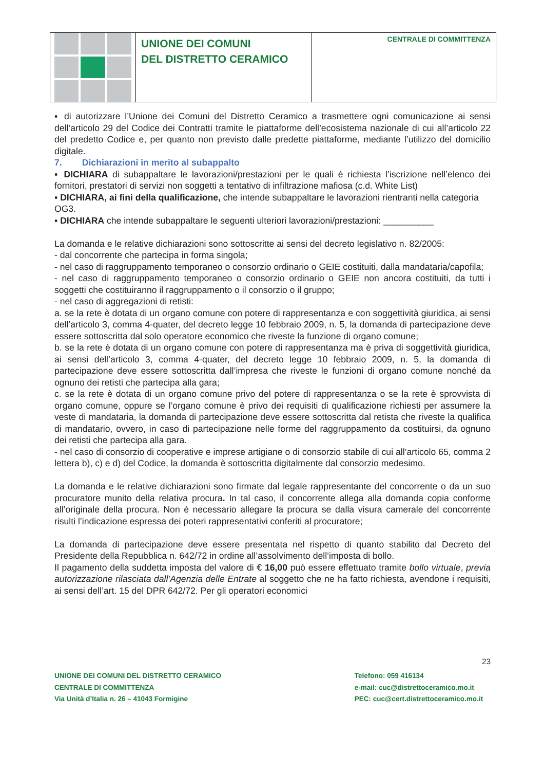UNIONE DEI COMUNI
DEL DISTRETTO CERAMICO
CENTRALE DI COMMITTENZA
▪ di autorizzare l’Unione dei Comuni del Distretto Ceramico a trasmettere ogni comunicazione ai sensi dell’articolo 29 del Codice dei Contratti tramite le piattaforme dell’ecosistema nazionale di cui all’articolo 22 del predetto Codice e, per quanto non previsto dalle predette piattaforme, mediante l’utilizzo del domicilio digitale.
7. Dichiarazioni in merito al subappalto
▪ DICHIARA di subappaltare le lavorazioni/prestazioni per le quali è richiesta l’iscrizione nell’elenco dei fornitori, prestatori di servizi non soggetti a tentativo di infiltrazione mafiosa (c.d. White List)
▪ DICHIARA, ai fini della qualificazione, che intende subappaltare le lavorazioni rientranti nella categoria OG3.
▪ DICHIARA che intende subappaltare le seguenti ulteriori lavorazioni/prestazioni: __________
La domanda e le relative dichiarazioni sono sottoscritte ai sensi del decreto legislativo n. 82/2005:
- dal concorrente che partecipa in forma singola;
- nel caso di raggruppamento temporaneo o consorzio ordinario o GEIE costituiti, dalla mandataria/capofila;
- nel caso di raggruppamento temporaneo o consorzio ordinario o GEIE non ancora costituiti, da tutti i soggetti che costituiranno il raggruppamento o il consorzio o il gruppo;
- nel caso di aggregazioni di retisti:
a. se la rete è dotata di un organo comune con potere di rappresentanza e con soggettività giuridica, ai sensi dell’articolo 3, comma 4-quater, del decreto legge 10 febbraio 2009, n. 5, la domanda di partecipazione deve essere sottoscritta dal solo operatore economico che riveste la funzione di organo comune;
b. se la rete è dotata di un organo comune con potere di rappresentanza ma è priva di soggettività giuridica, ai sensi dell’articolo 3, comma 4-quater, del decreto legge 10 febbraio 2009, n. 5, la domanda di partecipazione deve essere sottoscritta dall’impresa che riveste le funzioni di organo comune nonché da ognuno dei retisti che partecipa alla gara;
c. se la rete è dotata di un organo comune privo del potere di rappresentanza o se la rete è sprovvista di organo comune, oppure se l’organo comune è privo dei requisiti di qualificazione richiesti per assumere la veste di mandataria, la domanda di partecipazione deve essere sottoscritta dal retista che riveste la qualifica di mandatario, ovvero, in caso di partecipazione nelle forme del raggruppamento da costituirsi, da ognuno dei retisti che partecipa alla gara.
- nel caso di consorzio di cooperative e imprese artigiane o di consorzio stabile di cui all’articolo 65, comma 2 lettera b), c) e d) del Codice, la domanda è sottoscritta digitalmente dal consorzio medesimo.
La domanda e le relative dichiarazioni sono firmate dal legale rappresentante del concorrente o da un suo procuratore munito della relativa procura. In tal caso, il concorrente allega alla domanda copia conforme all’originale della procura. Non è necessario allegare la procura se dalla visura camerale del concorrente risulti l’indicazione espressa dei poteri rappresentativi conferiti al procuratore;
La domanda di partecipazione deve essere presentata nel rispetto di quanto stabilito dal Decreto del Presidente della Repubblica n. 642/72 in ordine all’assolvimento dell’imposta di bollo.
Il pagamento della suddetta imposta del valore di € 16,00 può essere effettuato tramite bollo virtuale, previa autorizzazione rilasciata dall’Agenzia delle Entrate al soggetto che ne ha fatto richiesta, avendone i requisiti, ai sensi dell’art. 15 del DPR 642/72. Per gli operatori economici
23
UNIONE DEI COMUNI DEL DISTRETTO CERAMICO
CENTRALE DI COMMITTENZA
Via Unità d’Italia n. 26 – 41043 Formigine
Telefono: 059 416134
e-mail: cuc@distrettoceramico.mo.it
PEC: cuc@cert.distrettoceramico.mo.it